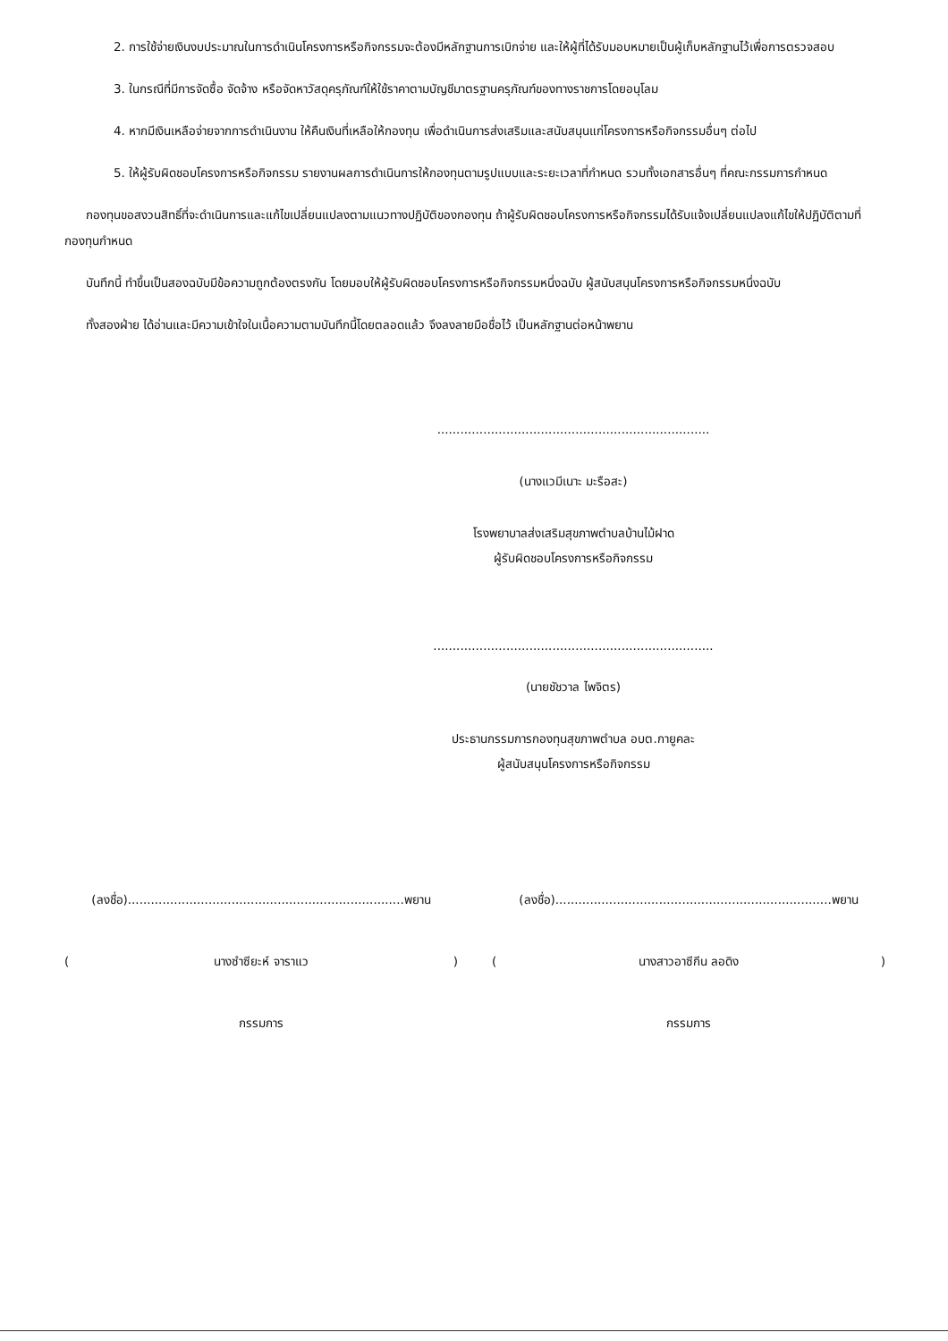2. การใช้จ่ายเงินงบประมาณในการดำเนินโครงการหรือกิจกรรมจะต้องมีหลักฐานการเบิกจ่าย และให้ผู้ที่ได้รับมอบหมายเป็นผู้เก็บหลักฐานไว้เพื่อการตรวจสอบ
3. ในกรณีที่มีการจัดซื้อ จัดจ้าง หรือจัดหาวัสดุครุภัณฑ์ให้ใช้ราคาตามบัญชีมาตรฐานครุภัณฑ์ของทางราชการโดยอนุโลม
4. หากมีเงินเหลือจ่ายจากการดำเนินงาน ให้คืนเงินที่เหลือให้กองทุน เพื่อดำเนินการส่งเสริมและสนับสนุนแก่โครงการหรือกิจกรรมอื่นๆ ต่อไป
5. ให้ผู้รับผิดชอบโครงการหรือกิจกรรม รายงานผลการดำเนินการให้กองทุนตามรูปแบบและระยะเวลาที่กำหนด รวมทั้งเอกสารอื่นๆ ที่คณะกรรมการกำหนด
กองทุนขอสงวนสิทธิ์ที่จะดำเนินการและแก้ไขเปลี่ยนแปลงตามแนวทางปฏิบัติของกองทุน ถ้าผู้รับผิดชอบโครงการหรือกิจกรรมได้รับแจ้งเปลี่ยนแปลงแก้ไขให้ปฏิบัติตามที่กองทุนกำหนด
บันทึกนี้ ทำขึ้นเป็นสองฉบับมีข้อความถูกต้องตรงกัน โดยมอบให้ผู้รับผิดชอบโครงการหรือกิจกรรมหนึ่งฉบับ ผู้สนับสนุนโครงการหรือกิจกรรมหนึ่งฉบับ
ทั้งสองฝ่าย ได้อ่านและมีความเข้าใจในเนื้อความตามบันทึกนี้โดยตลอดแล้ว จึงลงลายมือชื่อไว้ เป็นหลักฐานต่อหน้าพยาน
.......................................................................
(นางแวมีเนาะ มะรือสะ)
โรงพยาบาลส่งเสริมสุขภาพตำบลบ้านไม้ฝาด
ผู้รับผิดชอบโครงการหรือกิจกรรม
.........................................................................
(นายชัชวาล ไพจิตร)
ประธานกรรมการกองทุนสุขภาพตำบล อบต.กายูคละ
ผู้สนับสนุนโครงการหรือกิจกรรม
(ลงชื่อ)........................................................................พยาน
(นางซำซียะห์ จาราแว)
กรรมการ
(ลงชื่อ)........................................................................พยาน
(นางสาวอาซีกีน ลอดิง)
กรรมการ